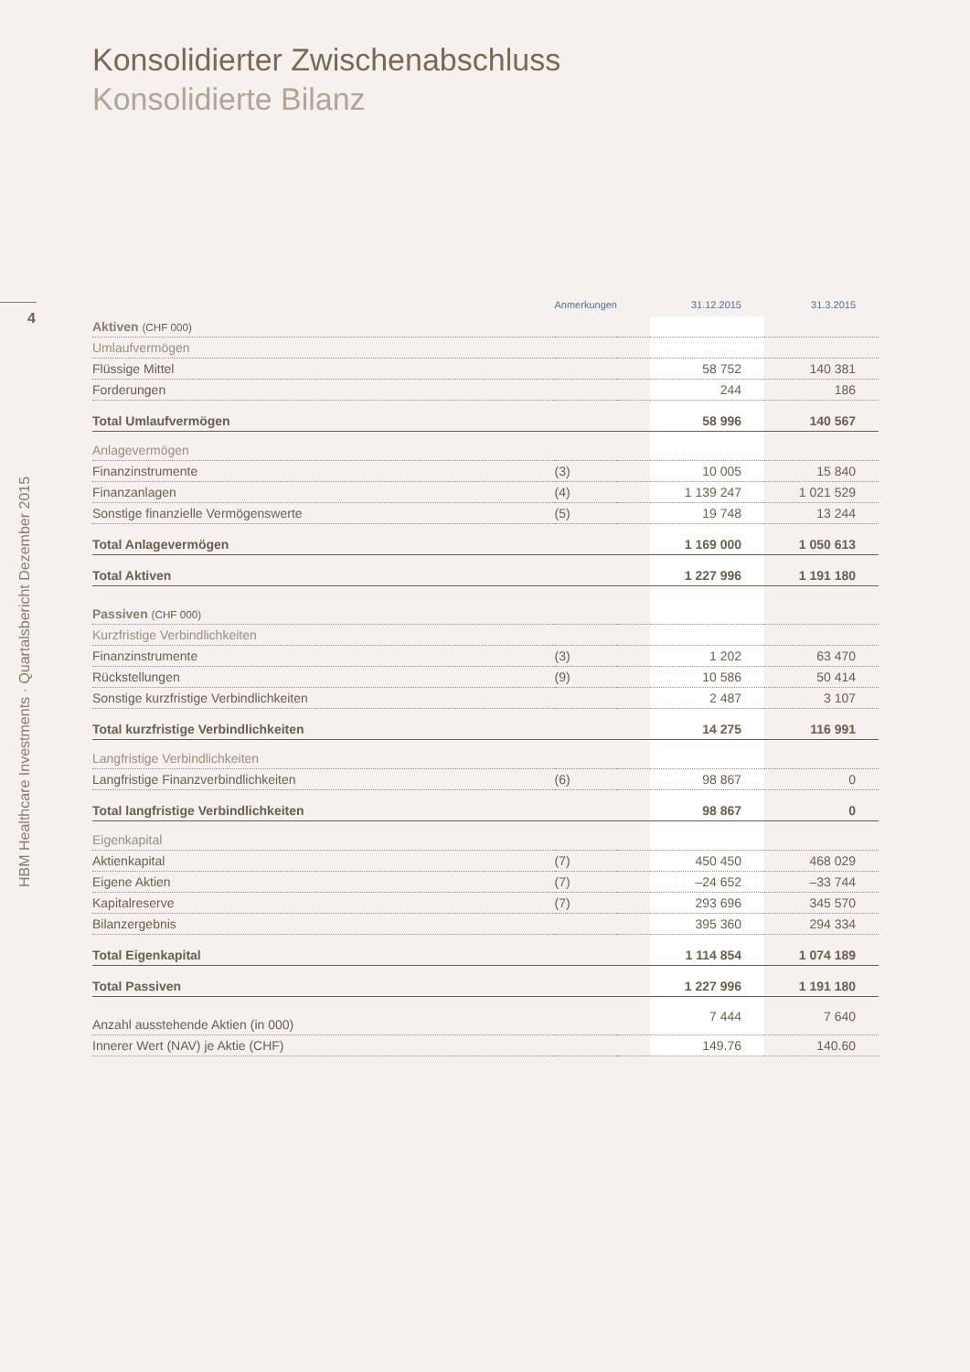4
HBM Healthcare Investments · Quartalsbericht Dezember 2015
Konsolidierter Zwischenabschluss
Konsolidierte Bilanz
| | Anmerkungen | | 31.12.2015 | 31.3.2015 |
| --- | --- | --- | --- | --- |
| Aktiven (CHF 000) | | | | |
| Umlaufvermögen | | | | |
| Flüssige Mittel | | | 58 752 | 140 381 |
| Forderungen | | | 244 | 186 |
| Total Umlaufvermögen | | | 58 996 | 140 567 |
| Anlagevermögen | | | | |
| Finanzinstrumente | (3) | | 10 005 | 15 840 |
| Finanzanlagen | (4) | | 1 139 247 | 1 021 529 |
| Sonstige finanzielle Vermögenswerte | (5) | | 19 748 | 13 244 |
| Total Anlagevermögen | | | 1 169 000 | 1 050 613 |
| Total Aktiven | | | 1 227 996 | 1 191 180 |
| Passiven (CHF 000) | | | | |
| Kurzfristige Verbindlichkeiten | | | | |
| Finanzinstrumente | (3) | | 1 202 | 63 470 |
| Rückstellungen | (9) | | 10 586 | 50 414 |
| Sonstige kurzfristige Verbindlichkeiten | | | 2 487 | 3 107 |
| Total kurzfristige Verbindlichkeiten | | | 14 275 | 116 991 |
| Langfristige Verbindlichkeiten | | | | |
| Langfristige Finanzverbindlichkeiten | (6) | | 98 867 | 0 |
| Total langfristige Verbindlichkeiten | | | 98 867 | 0 |
| Eigenkapital | | | | |
| Aktienkapital | (7) | | 450 450 | 468 029 |
| Eigene Aktien | (7) | | –24 652 | –33 744 |
| Kapitalreserve | (7) | | 293 696 | 345 570 |
| Bilanzergebnis | | | 395 360 | 294 334 |
| Total Eigenkapital | | | 1 114 854 | 1 074 189 |
| Total Passiven | | | 1 227 996 | 1 191 180 |
| Anzahl ausstehende Aktien (in 000) | | | 7 444 | 7 640 |
| Innerer Wert (NAV) je Aktie (CHF) | | | 149.76 | 140.60 |